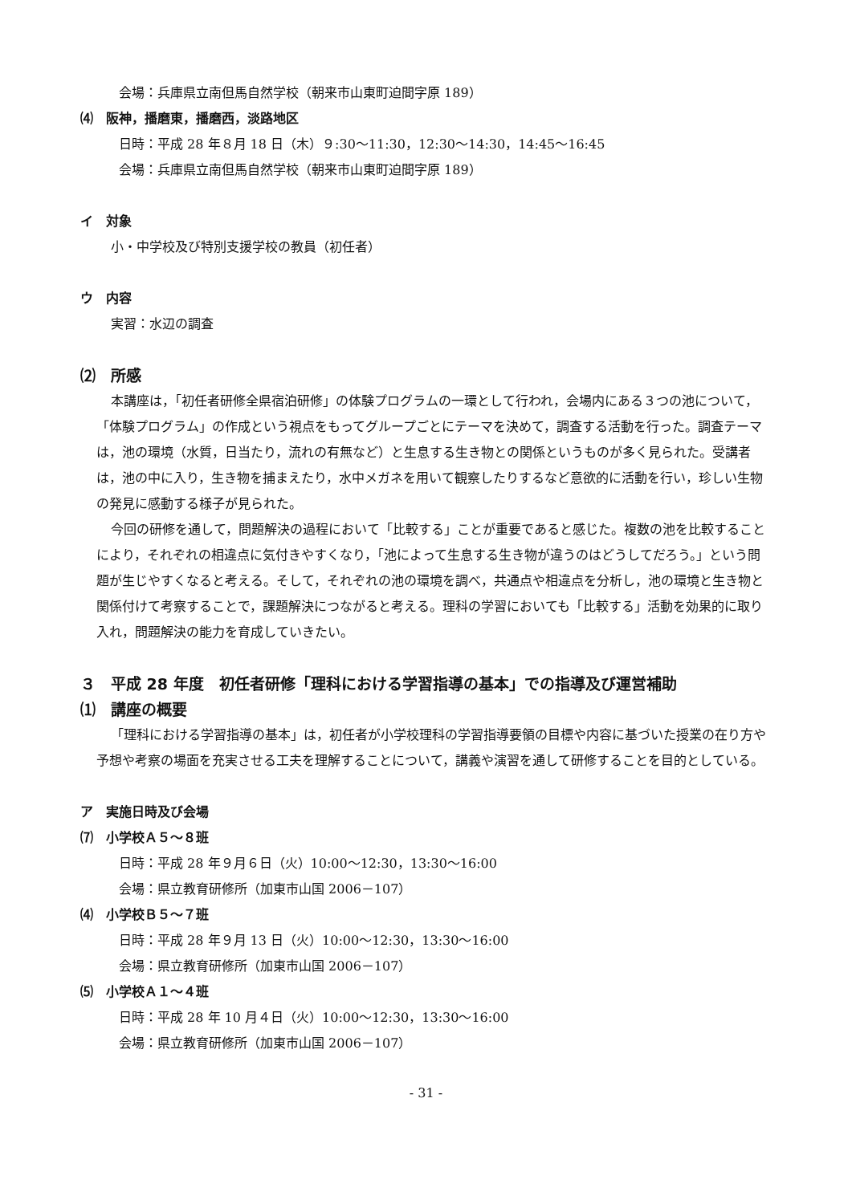会場：兵庫県立南但馬自然学校（朝来市山東町迫間字原 189）
⑷　阪神，播磨東，播磨西，淡路地区
日時：平成 28 年８月 18 日（木）９:30～11:30，12:30～14:30，14:45～16:45
会場：兵庫県立南但馬自然学校（朝来市山東町迫間字原 189）
イ　対象
小・中学校及び特別支援学校の教員（初任者）
ウ　内容
実習：水辺の調査
⑵　所感
本講座は，「初任者研修全県宿泊研修」の体験プログラムの一環として行われ，会場内にある３つの池について，「体験プログラム」の作成という視点をもってグループごとにテーマを決めて，調査する活動を行った。調査テーマは，池の環境（水質，日当たり，流れの有無など）と生息する生き物との関係というものが多く見られた。受講者は，池の中に入り，生き物を捕まえたり，水中メガネを用いて観察したりするなど意欲的に活動を行い，珍しい生物の発見に感動する様子が見られた。
今回の研修を通して，問題解決の過程において「比較する」ことが重要であると感じた。複数の池を比較することにより，それぞれの相違点に気付きやすくなり，「池によって生息する生き物が違うのはどうしてだろう。」という問題が生じやすくなると考える。そして，それぞれの池の環境を調べ，共通点や相違点を分析し，池の環境と生き物と関係付けて考察することで，課題解決につながると考える。理科の学習においても「比較する」活動を効果的に取り入れ，問題解決の能力を育成していきたい。
３　平成 28 年度　初任者研修「理科における学習指導の基本」での指導及び運営補助
⑴　講座の概要
「理科における学習指導の基本」は，初任者が小学校理科の学習指導要領の目標や内容に基づいた授業の在り方や予想や考察の場面を充実させる工夫を理解することについて，講義や演習を通して研修することを目的としている。
ア　実施日時及び会場
⑺　小学校Ａ５～８班
日時：平成 28 年９月６日（火）10:00～12:30，13:30～16:00
会場：県立教育研修所（加東市山国 2006－107）
⑷　小学校Ｂ５～７班
日時：平成 28 年９月 13 日（火）10:00～12:30，13:30～16:00
会場：県立教育研修所（加東市山国 2006－107）
⑸　小学校Ａ１～４班
日時：平成 28 年 10 月４日（火）10:00～12:30，13:30～16:00
会場：県立教育研修所（加東市山国 2006－107）
- 31 -